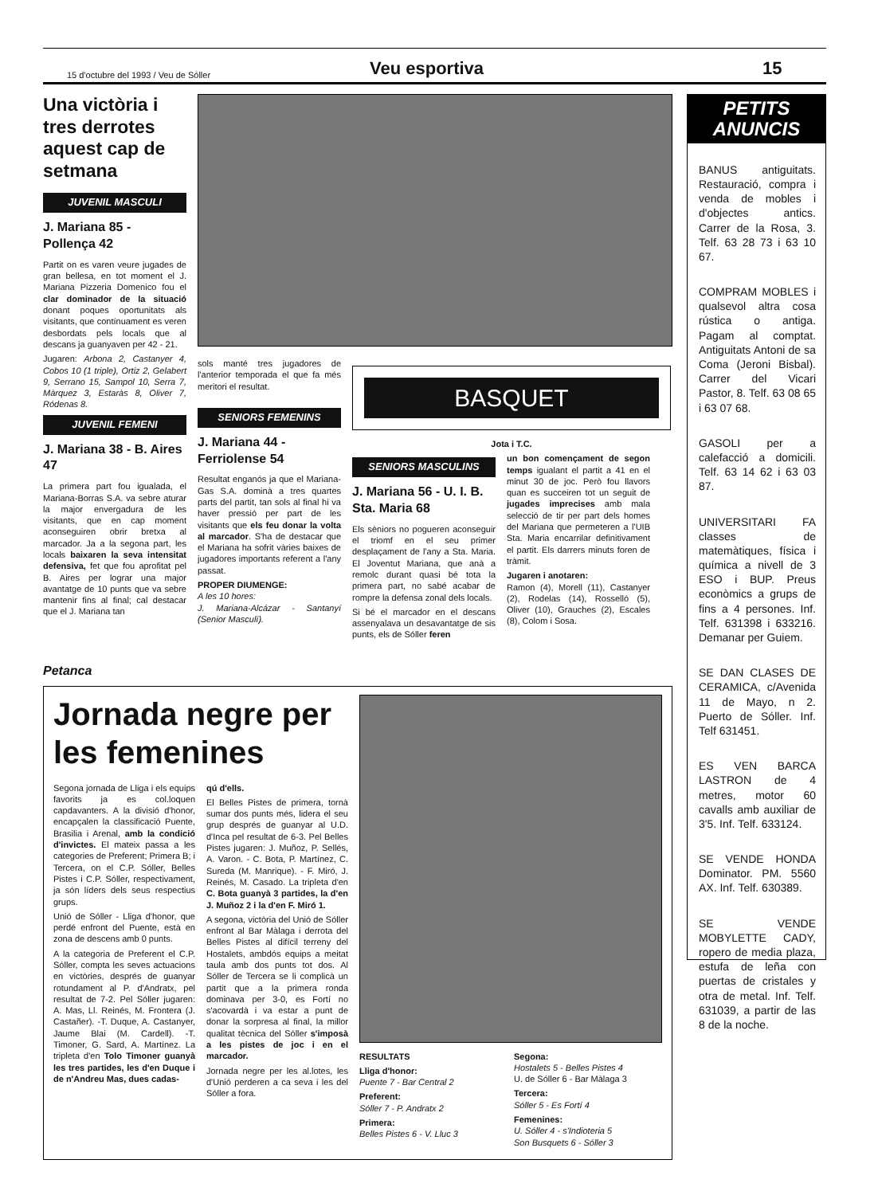15 d'octubre del 1993 / Veu de Sóller Veu esportiva 15
Una victòria i tres derrotes aquest cap de setmana
JUVENIL MASCULI
J. Mariana 85 - Pollença 42
Partit on es varen veure jugades de gran bellesa, en tot moment el J. Mariana Pizzeria Domenico fou el clar dominador de la situació donant poques oportunitats als visitants, que contínuament es veren desbordats pels locals que al descans ja guanyaven per 42 - 21.
Jugaren: Arbona 2, Castanyer 4, Cobos 10 (1 triple), Ortiz 2, Gelabert 9, Serrano 15, Sampol 10, Serra 7, Màrquez 3, Estaràs 8, Oliver 7, Ródenas 8.
JUVENIL FEMENI
J. Mariana 38 - B. Aires 47
La primera part fou igualada, el Mariana-Borras S.A. va sebre aturar la major envergadura de les visitants, que en cap moment aconseguiren obrir bretxa al marcador. Ja a la segona part, les locals baixaren la seva intensitat defensiva, fet que fou aprofitat pel B. Aires per lograr una major avantatge de 10 punts que va sebre mantenir fins al final; cal destacar que el J. Mariana tan
sols manté tres jugadores de l'anterior temporada el que fa més meritori el resultat.
SENIORS FEMENINS
J. Mariana 44 - Ferriolense 54
Resultat enganós ja que el Mariana-Gas S.A. dominà a tres quartes parts del partit, tan sols al final hi va haver pressió per part de les visitants que els feu donar la volta al marcador. S'ha de destacar que el Mariana ha sofrit vàries baixes de jugadores importants referent a l'any passat.
PROPER DIUMENGE:
A les 10 hores:
J. Mariana-Alcázar - Santanyí (Senior Masculí).
BASQUET
Jota i T.C.
SENIORS MASCULINS
J. Mariana 56 - U. I. B. Sta. Maria 68
Els sèniors no pogueren aconseguir el triomf en el seu primer desplaçament de l'any a Sta. Maria. El Joventut Mariana, que anà a remolc durant quasi bé tota la primera part, no sabé acabar de rompre la defensa zonal dels locals.
Si bé el marcador en el descans assenyalava un desavantatge de sis punts, els de Sóller feren
un bon començament de segon temps igualant el partit a 41 en el minut 30 de joc. Però fou llavors quan es succeiren tot un seguit de jugades imprecises amb mala selecció de tir per part dels homes del Mariana que permeteren a l'UIB Sta. Maria encarrilar definitivament el partit. Els darrers minuts foren de tràmit.
Jugaren i anotaren:
Ramon (4), Morell (11), Castanyer (2), Rodelas (14), Rosselló (5), Oliver (10), Grauches (2), Escales (8), Colom i Sosa.
Petanca
Jornada negre per les femenines
Segona jornada de Lliga i els equips favorits ja es col.loquen capdavanters. A la divisió d'honor, encapçalen la classificació Puente, Brasilia i Arenal, amb la condició d'invictes. El mateix passa a les categories de Preferent; Primera B; i Tercera, on el C.P. Sóller, Belles Pistes i C.P. Sóller, respectivament, ja són líders dels seus respectius grups.
Unió de Sóller - Lliga d'honor, que perdé enfront del Puente, està en zona de descens amb 0 punts.
A la categoria de Preferent el C.P. Sóller, compta les seves actuacions en victòries, després de guanyar rotundament al P. d'Andratx, pel resultat de 7-2. Pel Sóller jugaren: A. Mas, Ll. Reinés, M. Frontera (J. Castañer). -T. Duque, A. Castanyer, Jaume Blai (M. Cardell). -T. Timoner, G. Sard, A. Martínez. La tripleta d'en Tolo Timoner guanyà les tres partides, les d'en Duque i de n'Andreu Mas, dues cadas-
qú d'ells.
El Belles Pistes de primera, tornà sumar dos punts més, lidera el seu grup després de guanyar al U.D. d'Inca pel resultat de 6-3. Pel Belles Pistes jugaren: J. Muñoz, P. Sellés, A. Varon. - C. Bota, P. Martínez, C. Sureda (M. Manrique). - F. Miró, J. Reinés, M. Casado. La tripleta d'en C. Bota guanyà 3 partides, la d'en J. Muñoz 2 i la d'en F. Miró 1.
A segona, victòria del Unió de Sóller enfront al Bar Màlaga i derrota del Belles Pistes al difícil terreny del Hostalets, ambdós equips a meitat taula amb dos punts tot dos. Al Sóller de Tercera se li complicà un partit que a la primera ronda dominava per 3-0, es Fortí no s'acovardà i va estar a punt de donar la sorpresa al final, la millor qualitat tècnica del Sóller s'imposà a les pistes de joc i en el marcador.
Jornada negre per les al.lotes, les d'Unió perderen a ca seva i les del Sóller a fora.
RESULTATS
Lliga d'honor:
Puente 7 - Bar Central 2
Preferent:
Sóller 7 - P. Andratx 2
Primera:
Belles Pistes 6 - V. Lluc 3
Segona:
Hostalets 5 - Belles Pistes 4
U. de Sóller 6 - Bar Màlaga 3
Tercera:
Sóller 5 - Es Fortí 4
Femenines:
U. Sóller 4 - s'Indioteria 5
Son Busquets 6 - Sóller 3
PETITS
ANUNCIS
BANUS antiguitats. Restauració, compra i venda de mobles i d'objectes antics. Carrer de la Rosa, 3. Telf. 63 28 73 i 63 10 67.
COMPRAM MOBLES i qualsevol altra cosa rústica o antiga. Pagam al comptat. Antiguitats Antoni de sa Coma (Jeroni Bisbal). Carrer del Vicari Pastor, 8. Telf. 63 08 65 i 63 07 68.
GASOLI per a calefacció a domicili. Telf. 63 14 62 i 63 03 87.
UNIVERSITARI FA classes de matemàtiques, física i química a nivell de 3 ESO i BUP. Preus econòmics a grups de fins a 4 persones. Inf. Telf. 631398 i 633216. Demanar per Guiem.
SE DAN CLASES DE CERAMICA, c/Avenida 11 de Mayo, n 2. Puerto de Sóller. Inf. Telf 631451.
ES VEN BARCA LASTRON de 4 metres, motor 60 cavalls amb auxiliar de 3'5. Inf. Telf. 633124.
SE VENDE HONDA Dominator. PM. 5560 AX. Inf. Telf. 630389.
SE VENDE MOBYLETTE CADY, ropero de media plaza, estufa de leña con puertas de cristales y otra de metal. Inf. Telf. 631039, a partir de las 8 de la noche.